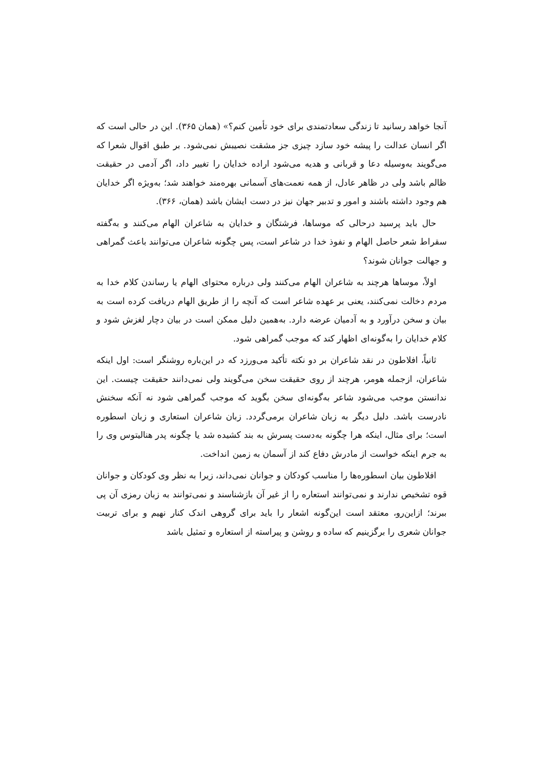آنجا خواهد رسانید تا زندگی سعادتمندی برای خود تأمین کنم؟» (همان ۳۶۵). این در حالی است که اگر انسان عدالت را پیشه خود سازد چیزی جز مشقت نصیبش نمی‌شود. بر طبق اقوال شعرا که می‌گویند به‌وسیله دعا و قربانی و هدیه می‌شود اراده خدایان را تغییر داد، اگر آدمی در حقیقت ظالم باشد ولی در ظاهر عادل، از همه نعمت‌های آسمانی بهره‌مند خواهند شد؛ به‌ویژه اگر خدایان هم وجود داشته باشند و امور و تدبیر جهان نیز در دست ایشان باشد (همان، ۳۶۶).
حال باید پرسید درحالی که موساها، فرشتگان و خدایان به شاعران الهام می‌کنند و به‌گفته سقراط شعر حاصل الهام و نفوذ خدا در شاعر است، پس چگونه شاعران می‌توانند باعث گمراهی و جهالت جوانان شوند؟
اولاً، موساها هرچند به شاعران الهام می‌کنند ولی درباره محتوای الهام یا رساندن کلام خدا به مردم دخالت نمی‌کنند، یعنی بر عهده شاعر است که آنچه را از طریق الهام دریافت کرده است به بیان و سخن درآورد و به آدمیان عرضه دارد. به‌همین دلیل ممکن است در بیان دچار لغزش شود و کلام خدایان را به‌گونه‌ای اظهار کند که موجب گمراهی شود.
ثانیاً، افلاطون در نقد شاعران بر دو نکته تأکید می‌ورزد که در این‌باره روشنگر است: اول اینکه شاعران، ازجمله هومر، هرچند از روی حقیقت سخن می‌گویند ولی نمی‌دانند حقیقت چیست. این ندانستن موجب می‌شود شاعر به‌گونه‌ای سخن بگوید که موجب گمراهی شود نه آنکه سخنش نادرست باشد. دلیل دیگر به زبان شاعران برمی‌گردد. زبان شاعران استعاری و زبان اسطوره است؛ برای مثال، اینکه هرا چگونه به‌دست پسرش به بند کشیده شد یا چگونه پدر هنالیتوس وی را به جرم اینکه خواست از مادرش دفاع کند از آسمان به زمین انداخت.
افلاطون بیان اسطوره‌ها را مناسب کودکان و جوانان نمی‌داند، زیرا به نظر وی کودکان و جوانان قوه تشخیص ندارند و نمی‌توانند استعاره را از غیر آن بازشناسند و نمی‌توانند به زبان رمزی آن پی ببرند؛ ازاین‌رو، معتقد است این‌گونه اشعار را باید برای گروهی اندک کنار نهیم و برای تربیت جوانان شعری را برگزینیم که ساده و روشن و پیراسته از استعاره و تمثیل باشد